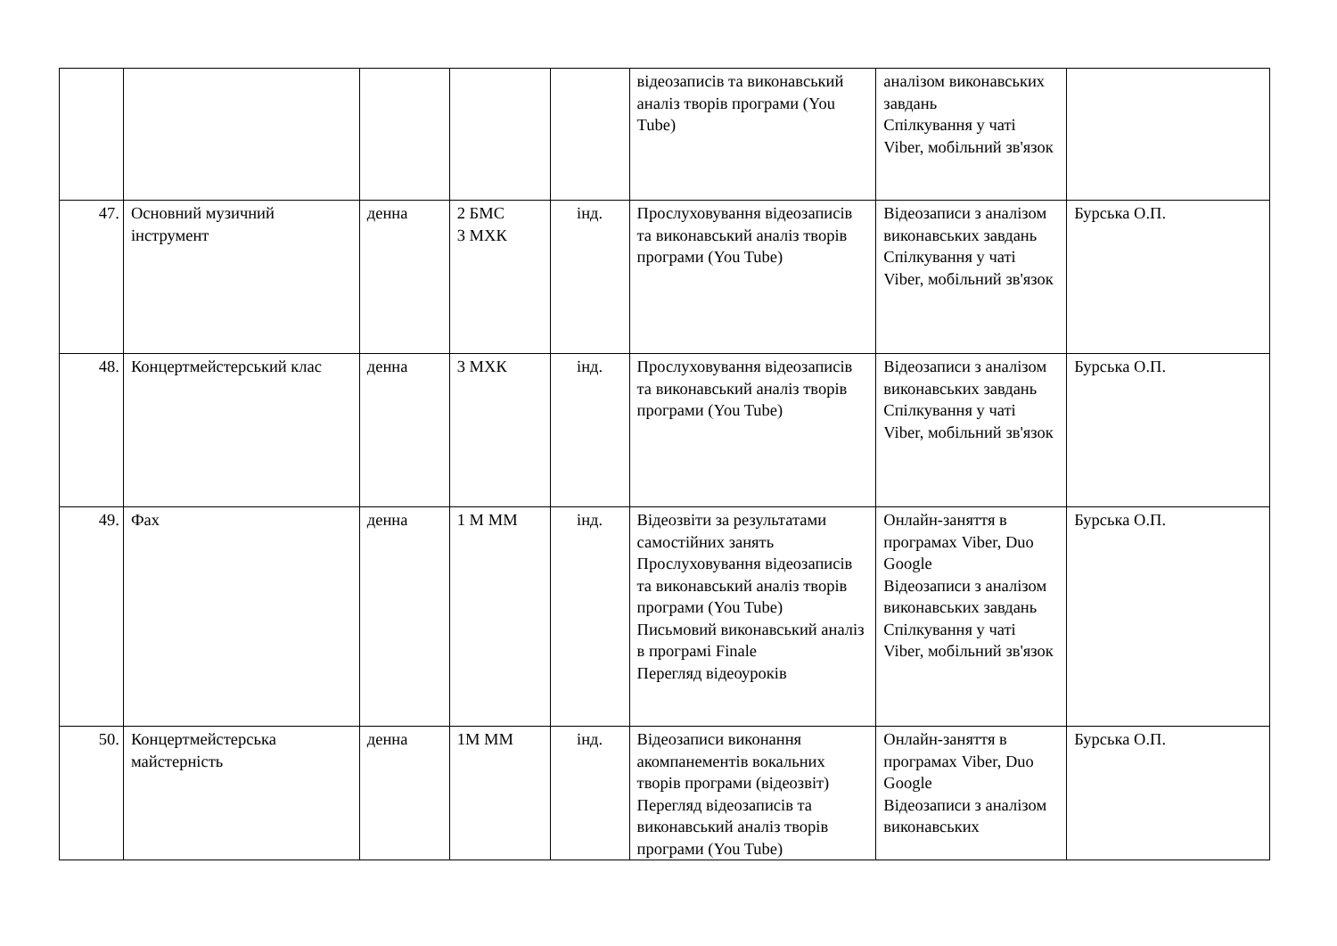| | | | | | відеозаписів та виконавський аналіз творів програми (You Tube) | аналізом виконавських завдань Спілкування у чаті Viber, мобільний зв'язок | |
| 47. | Основний музичний інструмент | денна | 2 БМС 3 МХК | інд. | Прослуховування відеозаписів та виконавський аналіз творів програми (You Tube) | Відеозаписи з аналізом виконавських завдань Спілкування у чаті Viber, мобільний зв'язок | Бурська О.П. |
| 48. | Концертмейстерський клас | денна | 3 МХК | інд. | Прослуховування відеозаписів та виконавський аналіз творів програми (You Tube) | Відеозаписи з аналізом виконавських завдань Спілкування у чаті Viber, мобільний зв'язок | Бурська О.П. |
| 49. | Фах | денна | 1 М ММ | інд. | Відеозвіти за результатами самостійних занять Прослуховування відеозаписів та виконавський аналіз творів програми (You Tube) Письмовий виконавський аналіз в програмі Finale Перегляд відеоуроків | Онлайн-заняття в програмах Viber, Duo Google Відеозаписи з аналізом виконавських завдань Спілкування у чаті Viber, мобільний зв'язок | Бурська О.П. |
| 50. | Концертмейстерська майстерність | денна | 1М ММ | інд. | Відеозаписи виконання акомпанементів вокальних творів програми (відеозвіт) Перегляд відеозаписів та виконавський аналіз творів програми (You Tube) | Онлайн-заняття в програмах Viber, Duo Google Відеозаписи з аналізом виконавських | Бурська О.П. |